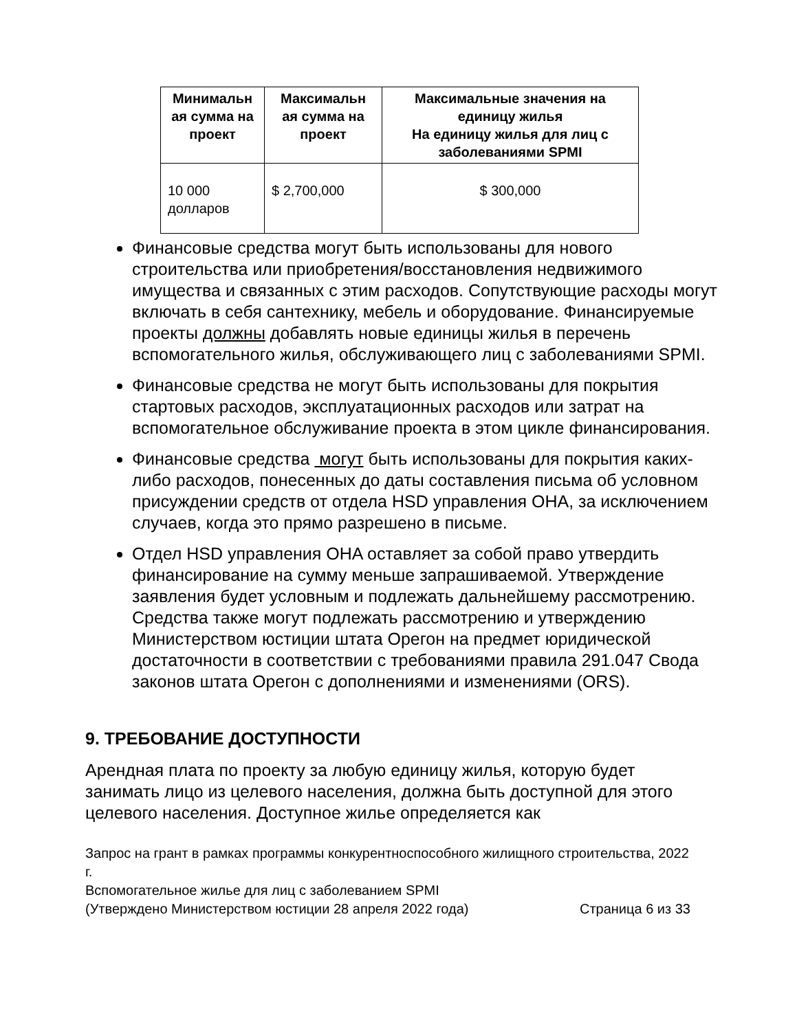| Минимальн ая сумма на проект | Максимальн ая сумма на проект | Максимальные значения на единицу жилья На единицу жилья для лиц с заболеваниями SPMI |
| --- | --- | --- |
| 10 000 долларов | $ 2,700,000 | $ 300,000 |
Финансовые средства могут быть использованы для нового строительства или приобретения/восстановления недвижимого имущества и связанных с этим расходов. Сопутствующие расходы могут включать в себя сантехнику, мебель и оборудование. Финансируемые проекты должны добавлять новые единицы жилья в перечень вспомогательного жилья, обслуживающего лиц с заболеваниями SPMI.
Финансовые средства не могут быть использованы для покрытия стартовых расходов, эксплуатационных расходов или затрат на вспомогательное обслуживание проекта в этом цикле финансирования.
Финансовые средства могут быть использованы для покрытия каких-либо расходов, понесенных до даты составления письма об условном присуждении средств от отдела HSD управления OHA, за исключением случаев, когда это прямо разрешено в письме.
Отдел HSD управления OHA оставляет за собой право утвердить финансирование на сумму меньше запрашиваемой. Утверждение заявления будет условным и подлежать дальнейшему рассмотрению. Средства также могут подлежать рассмотрению и утверждению Министерством юстиции штата Орегон на предмет юридической достаточности в соответствии с требованиями правила 291.047 Свода законов штата Орегон с дополнениями и изменениями (ORS).
9. ТРЕБОВАНИЕ ДОСТУПНОСТИ
Арендная плата по проекту за любую единицу жилья, которую будет занимать лицо из целевого населения, должна быть доступной для этого целевого населения. Доступное жилье определяется как
Запрос на грант в рамках программы конкурентноспособного жилищного строительства, 2022 г.
Вспомогательное жилье для лиц с заболеванием SPMI
(Утверждено Министерством юстиции 28 апреля 2022 года) Страница 6 из 33